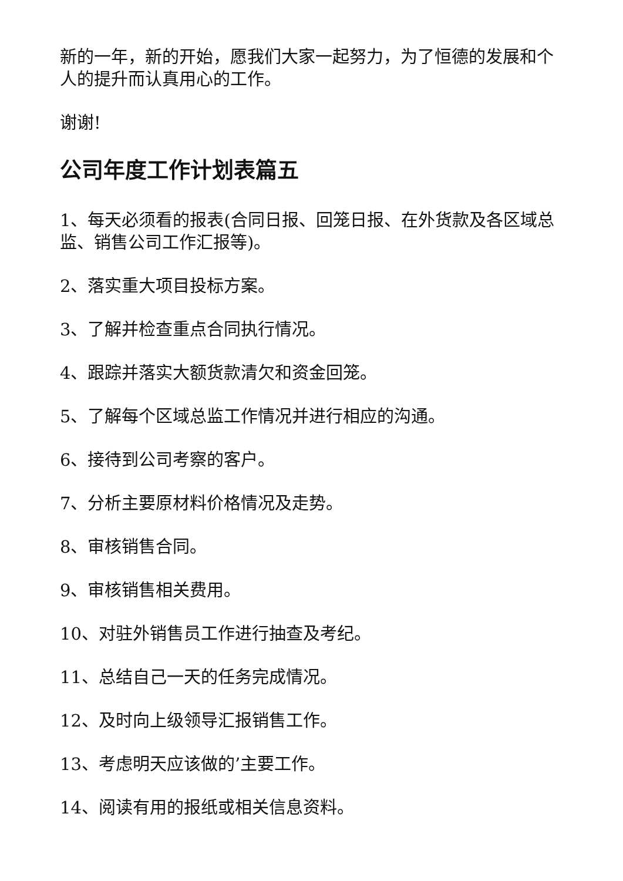新的一年，新的开始，愿我们大家一起努力，为了恒德的发展和个人的提升而认真用心的工作。
谢谢!
公司年度工作计划表篇五
1、每天必须看的报表(合同日报、回笼日报、在外货款及各区域总监、销售公司工作汇报等)。
2、落实重大项目投标方案。
3、了解并检查重点合同执行情况。
4、跟踪并落实大额货款清欠和资金回笼。
5、了解每个区域总监工作情况并进行相应的沟通。
6、接待到公司考察的客户。
7、分析主要原材料价格情况及走势。
8、审核销售合同。
9、审核销售相关费用。
10、对驻外销售员工作进行抽查及考纪。
11、总结自己一天的任务完成情况。
12、及时向上级领导汇报销售工作。
13、考虑明天应该做的’主要工作。
14、阅读有用的报纸或相关信息资料。